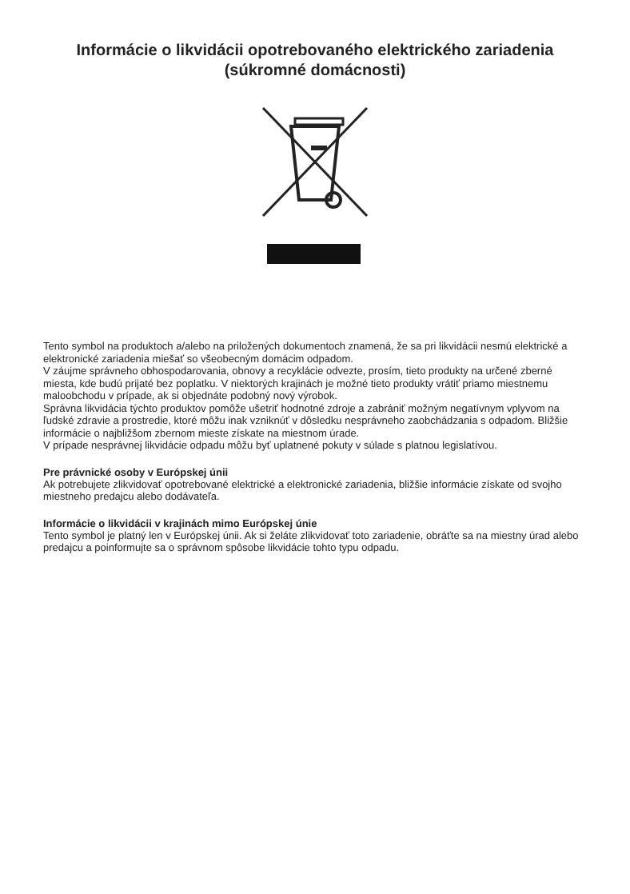Informácie o likvidácii opotrebovaného elektrického zariadenia
(súkromné domácnosti)
Tento symbol na produktoch a/alebo na priložených dokumentoch znamená, že sa pri likvidácii nesmú elektrické a elektronické zariadenia miešať so všeobecným domácim odpadom.
V záujme správneho obhospodarovania, obnovy a recyklácie odvezte, prosím, tieto produkty na určené zberné miesta, kde budú prijaté bez poplatku. V niektorých krajinách je možné tieto produkty vrátiť priamo miestnemu maloobchodu v prípade, ak si objednáte podobný nový výrobok.
Správna likvidácia týchto produktov pomôže ušetriť hodnotné zdroje a zabrániť možným negatívnym vplyvom na ľudské zdravie a prostredie, ktoré môžu inak vzniknúť v dôsledku nesprávneho zaobchádzania s odpadom. Bližšie informácie o najbližšom zbernom mieste získate na miestnom úrade.
V prípade nesprávnej likvidácie odpadu môžu byť uplatnené pokuty v súlade s platnou legislatívou.
Pre právnické osoby v Európskej únii
Ak potrebujete zlikvidovať opotrebované elektrické a elektronické zariadenia, bližšie informácie získate od svojho miestneho predajcu alebo dodávateľa.
Informácie o likvidácii v krajinách mimo Európskej únie
Tento symbol je platný len v Európskej únii. Ak si želáte zlikvidovať toto zariadenie, obráťte sa na miestny úrad alebo predajcu a poinformujte sa o správnom spôsobe likvidácie tohto typu odpadu.